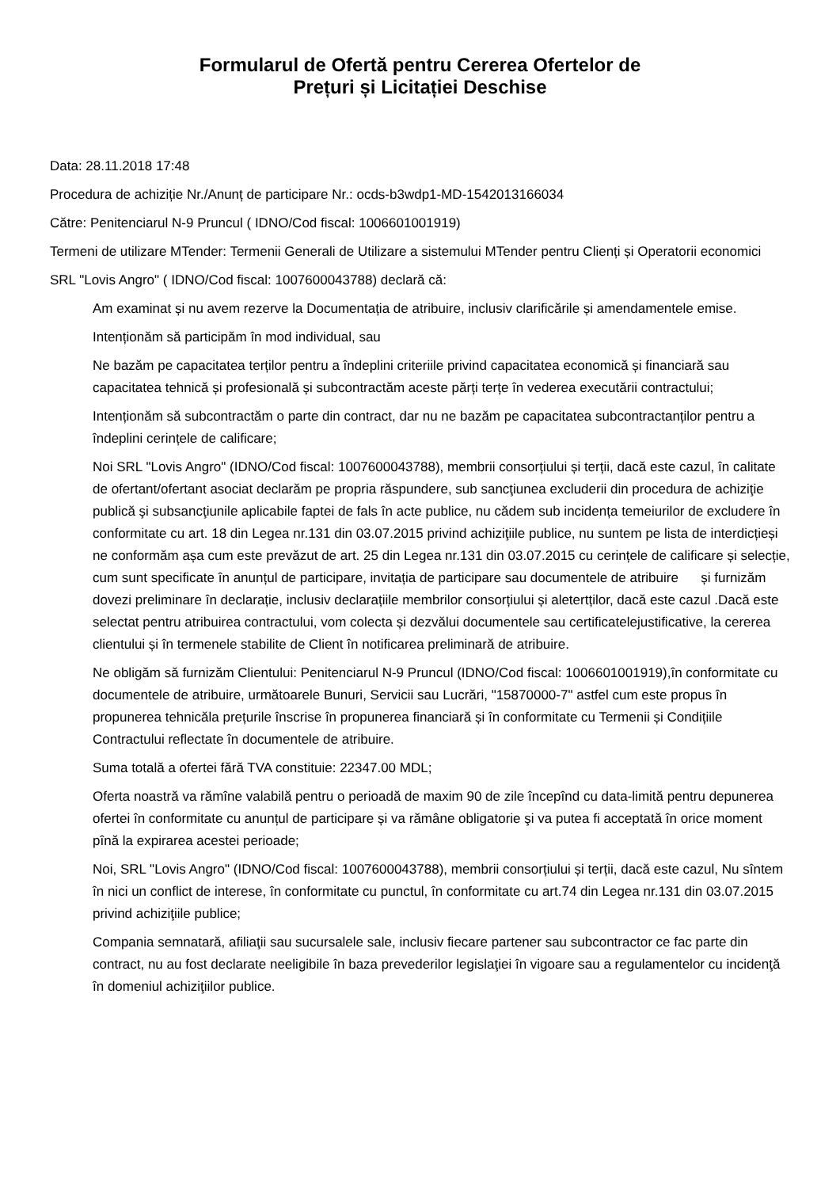Formularul de Ofertă pentru Cererea Ofertelor de
Prețuri și Licitației Deschise
Data: 28.11.2018 17:48
Procedura de achiziție Nr./Anunț de participare Nr.: ocds-b3wdp1-MD-1542013166034
Către: Penitenciarul N-9 Pruncul ( IDNO/Cod fiscal: 1006601001919)
Termeni de utilizare MTender: Termenii Generali de Utilizare a sistemului MTender pentru Clienți și Operatorii economici
SRL "Lovis Angro" ( IDNO/Cod fiscal: 1007600043788) declară că:
Am examinat și nu avem rezerve la Documentația de atribuire, inclusiv clarificările și amendamentele emise.
Intenționăm să participăm în mod individual, sau
Ne bazăm pe capacitatea terților pentru a îndeplini criteriile privind capacitatea economică și financiară sau capacitatea tehnică și profesională și subcontractăm aceste părți terțe în vederea executării contractului;
Intenționăm să subcontractăm o parte din contract, dar nu ne bazăm pe capacitatea subcontractanților pentru a îndeplini cerințele de calificare;
Noi SRL "Lovis Angro" (IDNO/Cod fiscal: 1007600043788), membrii consorțiului și terții, dacă este cazul, în calitate de ofertant/ofertant asociat declarăm pe propria răspundere, sub sancţiunea excluderii din procedura de achiziţie publică şi subsancţiunile aplicabile faptei de fals în acte publice, nu cădem sub incidența temeiurilor de excludere în conformitate cu art. 18 din Legea nr.131 din 03.07.2015 privind achiziţiile publice, nu suntem pe lista de interdicțieși ne conformăm așa cum este prevăzut de art. 25 din Legea nr.131 din 03.07.2015 cu cerințele de calificare și selecție, cum sunt specificate în anunțul de participare, invitația de participare sau documentele de atribuire și furnizăm dovezi preliminare în declarație, inclusiv declarațiile membrilor consorțiului și aletertților, dacă este cazul .Dacă este selectat pentru atribuirea contractului, vom colecta și dezvălui documentele sau certificatelejustificative, la cererea clientului și în termenele stabilite de Client în notificarea preliminară de atribuire.
Ne obligăm să furnizăm Clientului: Penitenciarul N-9 Pruncul (IDNO/Cod fiscal: 1006601001919),în conformitate cu documentele de atribuire, următoarele Bunuri, Servicii sau Lucrări, "15870000-7" astfel cum este propus în propunerea tehnicăla prețurile înscrise în propunerea financiară și în conformitate cu Termenii și Condițiile Contractului reflectate în documentele de atribuire.
Suma totală a ofertei fără TVA constituie: 22347.00 MDL;
Oferta noastră va rămîne valabilă pentru o perioadă de maxim 90 de zile începînd cu data-limită pentru depunerea ofertei în conformitate cu anunțul de participare și va rămâne obligatorie şi va putea fi acceptată în orice moment pînă la expirarea acestei perioade;
Noi, SRL "Lovis Angro" (IDNO/Cod fiscal: 1007600043788), membrii consorțiului și terții, dacă este cazul, Nu sîntem în nici un conflict de interese, în conformitate cu punctul, în conformitate cu art.74 din Legea nr.131 din 03.07.2015 privind achiziţiile publice;
Compania semnatară, afiliaţii sau sucursalele sale, inclusiv fiecare partener sau subcontractor ce fac parte din contract, nu au fost declarate neeligibile în baza prevederilor legislaţiei în vigoare sau a regulamentelor cu incidenţă în domeniul achiziţiilor publice.